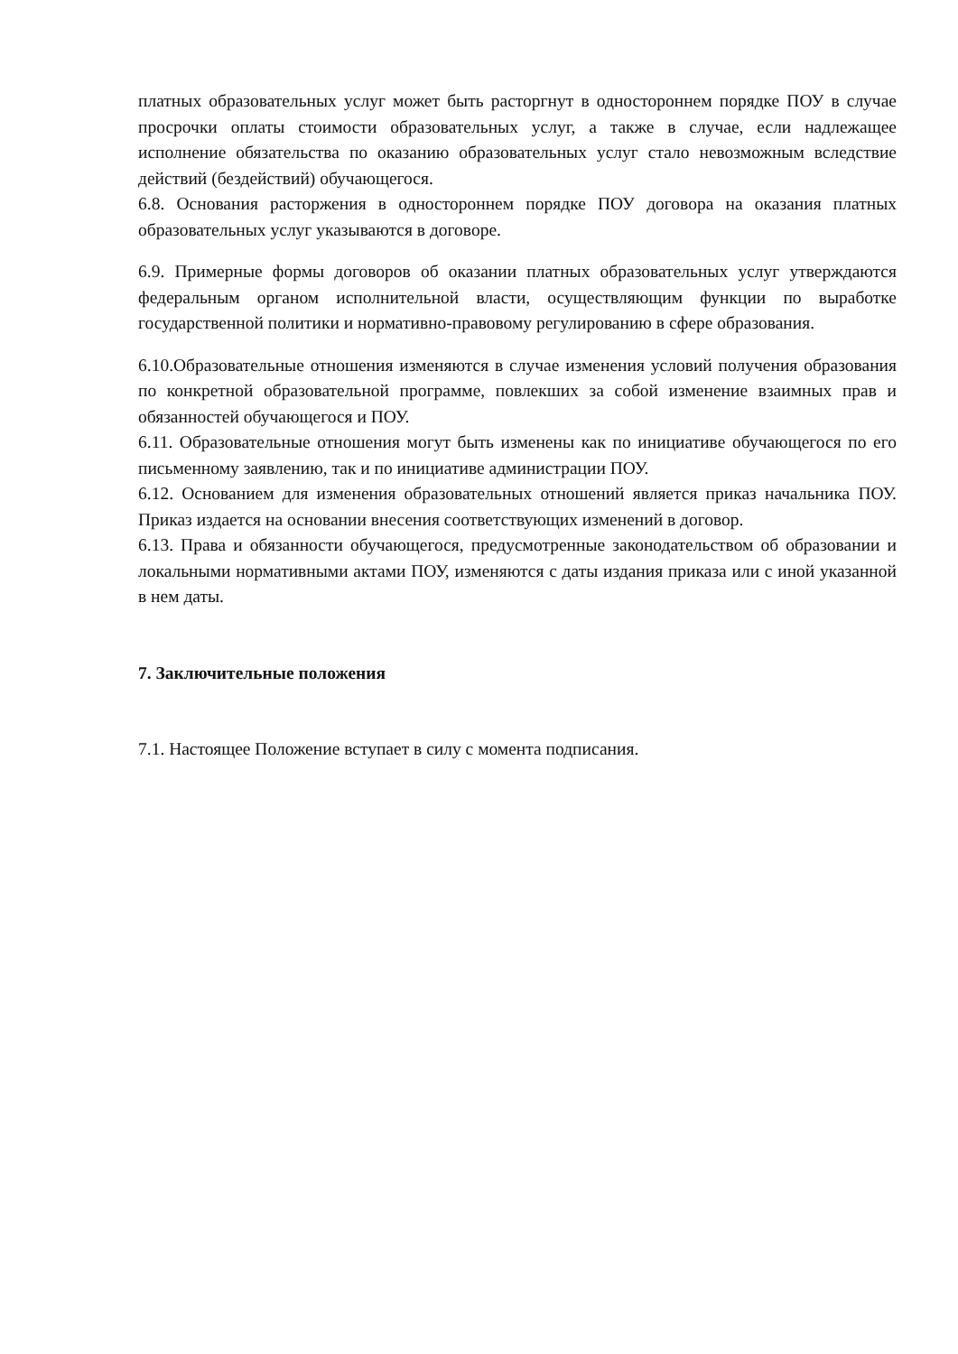платных образовательных услуг может быть расторгнут в одностороннем порядке ПОУ в случае просрочки оплаты стоимости образовательных услуг, а также в случае, если надлежащее исполнение обязательства по оказанию образовательных услуг стало невозможным вследствие действий (бездействий) обучающегося.
6.8. Основания расторжения в одностороннем порядке ПОУ договора на оказания платных образовательных услуг указываются в договоре.
6.9. Примерные формы договоров об оказании платных образовательных услуг утверждаются федеральным органом исполнительной власти, осуществляющим функции по выработке государственной политики и нормативно-правовому регулированию в сфере образования.
6.10.Образовательные отношения изменяются в случае изменения условий получения образования по конкретной образовательной программе, повлекших за собой изменение взаимных прав и обязанностей обучающегося и ПОУ.
6.11. Образовательные отношения могут быть изменены как по инициативе обучающегося по его письменному заявлению, так и по инициативе администрации ПОУ.
6.12. Основанием для изменения образовательных отношений является приказ начальника ПОУ. Приказ издается на основании внесения соответствующих изменений в договор.
6.13. Права и обязанности обучающегося, предусмотренные законодательством об образовании и локальными нормативными актами ПОУ, изменяются с даты издания приказа или с иной указанной в нем даты.
7. Заключительные положения
7.1. Настоящее Положение вступает в силу с момента подписания.